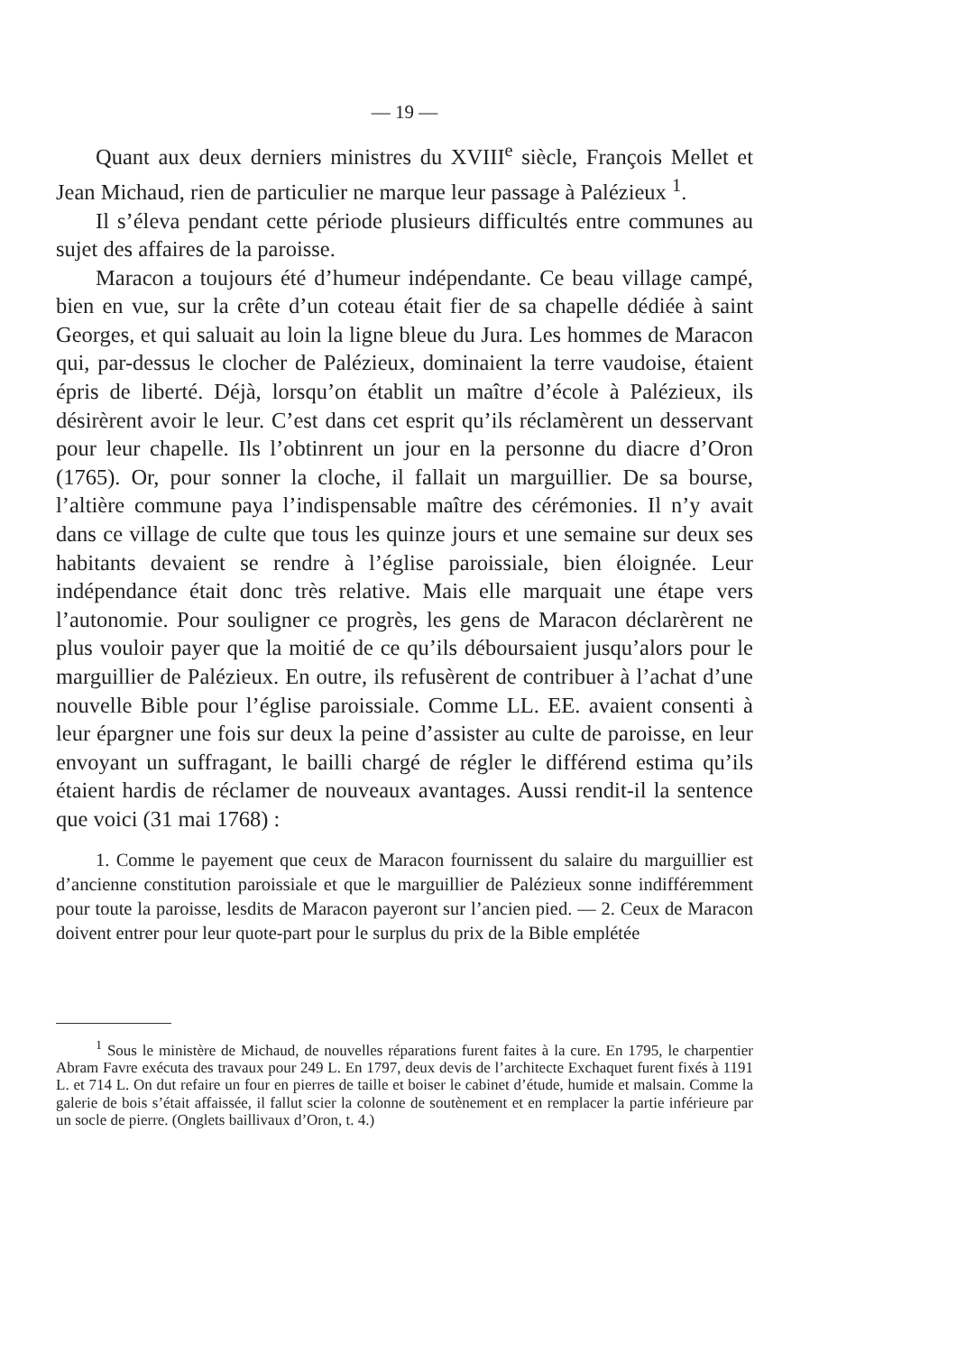— 19 —
Quant aux deux derniers ministres du XVIII<sup>e</sup> siècle, François Mellet et Jean Michaud, rien de particulier ne marque leur passage à Palézieux <sup>1</sup>.
Il s’éleva pendant cette période plusieurs difficultés entre communes au sujet des affaires de la paroisse.
Maracon a toujours été d’humeur indépendante. Ce beau village campé, bien en vue, sur la crête d’un coteau était fier de sa chapelle dédiée à saint Georges, et qui saluait au loin la ligne bleue du Jura. Les hommes de Maracon qui, par-dessus le clocher de Palézieux, dominaient la terre vaudoise, étaient épris de liberté. Déjà, lorsqu’on établit un maître d’école à Palézieux, ils désirèrent avoir le leur. C’est dans cet esprit qu’ils réclamèrent un desservant pour leur chapelle. Ils l’obtinrent un jour en la personne du diacre d’Oron (1765). Or, pour sonner la cloche, il fallait un marguillier. De sa bourse, l’altière commune paya l’indispensable maître des cérémonies. Il n’y avait dans ce village de culte que tous les quinze jours et une semaine sur deux ses habitants devaient se rendre à l’église paroissiale, bien éloignée. Leur indépendance était donc très relative. Mais elle marquait une étape vers l’autonomie. Pour souligner ce progrès, les gens de Maracon déclarèrent ne plus vouloir payer que la moitié de ce qu’ils déboursaient jusqu’alors pour le marguillier de Palézieux. En outre, ils refusèrent de contribuer à l’achat d’une nouvelle Bible pour l’église paroissiale. Comme LL. EE. avaient consenti à leur épargner une fois sur deux la peine d’assister au culte de paroisse, en leur envoyant un suffragant, le bailli chargé de régler le différend estima qu’ils étaient hardis de réclamer de nouveaux avantages. Aussi rendit-il la sentence que voici (31 mai 1768) :
1. Comme le payement que ceux de Maracon fournissent du salaire du marguillier est d’ancienne constitution paroissiale et que le marguillier de Palézieux sonne indifféremment pour toute la paroisse, lesdits de Maracon payeront sur l’ancien pied. — 2. Ceux de Maracon doivent entrer pour leur quote-part pour le surplus du prix de la Bible emplétée
<sup>1</sup> Sous le ministère de Michaud, de nouvelles réparations furent faites à la cure. En 1795, le charpentier Abram Favre exécuta des travaux pour 249 L. En 1797, deux devis de l’architecte Exchaquet furent fixés à 1191 L. et 714 L. On dut refaire un four en pierres de taille et boiser le cabinet d’étude, humide et malsain. Comme la galerie de bois s’était affaissée, il fallut scier la colonne de soutènement et en remplacer la partie inférieure par un socle de pierre. (Onglets baillivaux d’Oron, t. 4.)